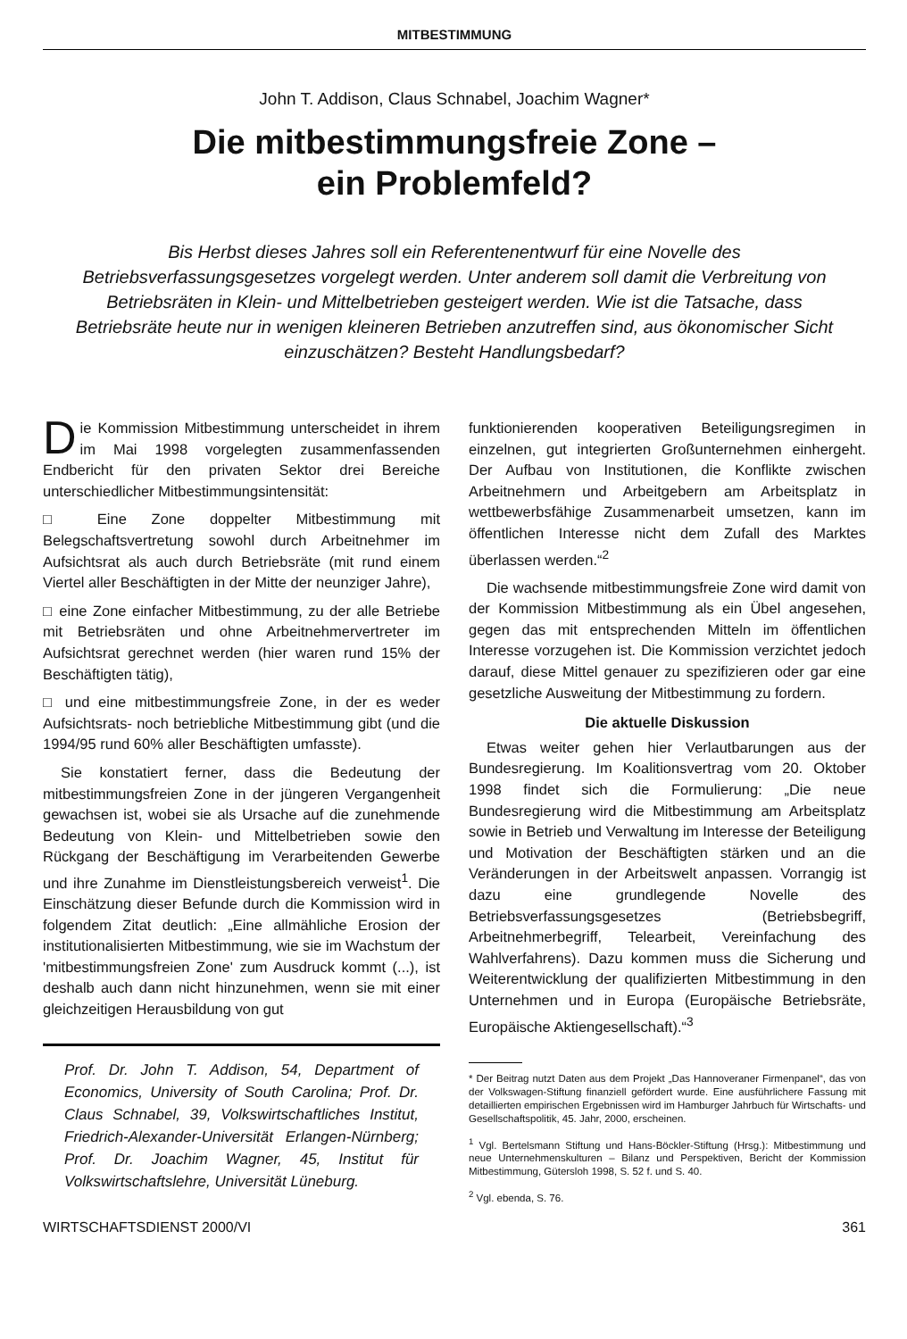MITBESTIMMUNG
John T. Addison, Claus Schnabel, Joachim Wagner*
Die mitbestimmungsfreie Zone –
ein Problemfeld?
Bis Herbst dieses Jahres soll ein Referentenentwurf für eine Novelle des Betriebsverfassungsgesetzes vorgelegt werden. Unter anderem soll damit die Verbreitung von Betriebsräten in Klein- und Mittelbetrieben gesteigert werden. Wie ist die Tatsache, dass Betriebsräte heute nur in wenigen kleineren Betrieben anzutreffen sind, aus ökonomischer Sicht einzuschätzen? Besteht Handlungsbedarf?
Die Kommission Mitbestimmung unterscheidet in ihrem im Mai 1998 vorgelegten zusammenfassenden Endbericht für den privaten Sektor drei Bereiche unterschiedlicher Mitbestimmungsintensität:
□ Eine Zone doppelter Mitbestimmung mit Belegschaftsvertretung sowohl durch Arbeitnehmer im Aufsichtsrat als auch durch Betriebsräte (mit rund einem Viertel aller Beschäftigten in der Mitte der neunziger Jahre),
□ eine Zone einfacher Mitbestimmung, zu der alle Betriebe mit Betriebsräten und ohne Arbeitnehmervertreter im Aufsichtsrat gerechnet werden (hier waren rund 15% der Beschäftigten tätig),
□ und eine mitbestimmungsfreie Zone, in der es weder Aufsichtsrats- noch betriebliche Mitbestimmung gibt (und die 1994/95 rund 60% aller Beschäftigten umfasste).
Sie konstatiert ferner, dass die Bedeutung der mitbestimmungsfreien Zone in der jüngeren Vergangenheit gewachsen ist, wobei sie als Ursache auf die zunehmende Bedeutung von Klein- und Mittelbetrieben sowie den Rückgang der Beschäftigung im Verarbeitenden Gewerbe und ihre Zunahme im Dienstleistungsbereich verweist<sup>1</sup>. Die Einschätzung dieser Befunde durch die Kommission wird in folgendem Zitat deutlich: „Eine allmähliche Erosion der institutionalisierten Mitbestimmung, wie sie im Wachstum der 'mitbestimmungsfreien Zone' zum Ausdruck kommt (...), ist deshalb auch dann nicht hinzunehmen, wenn sie mit einer gleichzeitigen Herausbildung von gut
Prof. Dr. John T. Addison, 54, Department of Economics, University of South Carolina; Prof. Dr. Claus Schnabel, 39, Volkswirtschaftliches Institut, Friedrich-Alexander-Universität Erlangen-Nürnberg; Prof. Dr. Joachim Wagner, 45, Institut für Volkswirtschaftslehre, Universität Lüneburg.
funktionierenden kooperativen Beteiligungsregimen in einzelnen, gut integrierten Großunternehmen einhergeht. Der Aufbau von Institutionen, die Konflikte zwischen Arbeitnehmern und Arbeitgebern am Arbeitsplatz in wettbewerbsfähige Zusammenarbeit umsetzen, kann im öffentlichen Interesse nicht dem Zufall des Marktes überlassen werden.“<sup>2</sup>
Die wachsende mitbestimmungsfreie Zone wird damit von der Kommission Mitbestimmung als ein Übel angesehen, gegen das mit entsprechenden Mitteln im öffentlichen Interesse vorzugehen ist. Die Kommission verzichtet jedoch darauf, diese Mittel genauer zu spezifizieren oder gar eine gesetzliche Ausweitung der Mitbestimmung zu fordern.
Die aktuelle Diskussion
Etwas weiter gehen hier Verlautbarungen aus der Bundesregierung. Im Koalitionsvertrag vom 20. Oktober 1998 findet sich die Formulierung: „Die neue Bundesregierung wird die Mitbestimmung am Arbeitsplatz sowie in Betrieb und Verwaltung im Interesse der Beteiligung und Motivation der Beschäftigten stärken und an die Veränderungen in der Arbeitswelt anpassen. Vorrangig ist dazu eine grundlegende Novelle des Betriebsverfassungsgesetzes (Betriebsbegriff, Arbeitnehmerbegriff, Telearbeit, Vereinfachung des Wahlverfahrens). Dazu kommen muss die Sicherung und Weiterentwicklung der qualifizierten Mitbestimmung in den Unternehmen und in Europa (Europäische Betriebsräte, Europäische Aktiengesellschaft).“<sup>3</sup>
* Der Beitrag nutzt Daten aus dem Projekt „Das Hannoveraner Firmenpanel“, das von der Volkswagen-Stiftung finanziell gefördert wurde. Eine ausführlichere Fassung mit detaillierten empirischen Ergebnissen wird im Hamburger Jahrbuch für Wirtschafts- und Gesellschaftspolitik, 45. Jahr, 2000, erscheinen.
<sup>1</sup> Vgl. Bertelsmann Stiftung und Hans-Böckler-Stiftung (Hrsg.): Mitbestimmung und neue Unternehmenskulturen – Bilanz und Perspektiven, Bericht der Kommission Mitbestimmung, Gütersloh 1998, S. 52 f. und S. 40.
<sup>2</sup> Vgl. ebenda, S. 76.
WIRTSCHAFTSDIENST 2000/VI 361